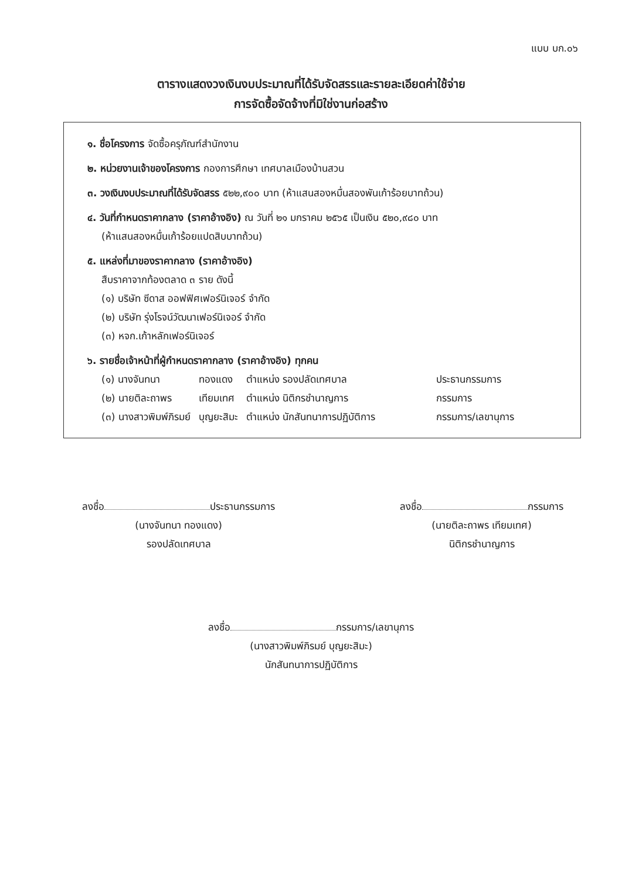แบบ บก.๐๖
ตารางแสดงวงเงินงบประมาณที่ได้รับจัดสรรและรายละเอียดค่าใช้จ่าย
การจัดซื้อจัดจ้างที่มิใช่งานก่อสร้าง
๑. ชื่อโครงการ จัดซื้อครุภัณฑ์สำนักงาน
๒. หน่วยงานเจ้าของโครงการ กองการศึกษา เทศบาลเมืองบ้านสวน
๓. วงเงินงบประมาณที่ได้รับจัดสรร ๕๒๒,๙๐๐ บาท (ห้าแสนสองหมื่นสองพันเก้าร้อยบาทถ้วน)
๔. วันที่กำหนดราคากลาง (ราคาอ้างอิง) ณ วันที่ ๒๑ มกราคม ๒๕๖๕ เป็นเงิน ๕๒๐,๙๘๐ บาท
(ห้าแสนสองหมื่นเก้าร้อยแปดสิบบาทถ้วน)
๕. แหล่งที่มาของราคากลาง (ราคาอ้างอิง)
สืบราคาจากท้องตลาด ๓ ราย ดังนี้
(๑) บริษัท ซีดาส ออฟฟิศเฟอร์นิเจอร์ จำกัด
(๒) บริษัท รุ่งโรจน์วัฒนาเฟอร์นิเจอร์ จำกัด
(๓) หจก.เก้าหลักเฟอร์นิเจอร์
๖. รายชื่อเจ้าหน้าที่ผู้กำหนดราคากลาง (ราคาอ้างอิง) ทุกคน
| (๑) นางจันทนา | ทองแดง | ตำแหน่ง รองปลัดเทศบาล | ประธานกรรมการ |
| (๒) นายติละถาพร | เทียมเทศ | ตำแหน่ง นิติกรชำนาญการ | กรรมการ |
| (๓) นางสาวพิมพ์ภิรมย์ | บุญยะสิมะ | ตำแหน่ง นักสันทนาการปฏิบัติการ | กรรมการ/เลขานุการ |
ลงชื่อ ประธานกรรมการ
(นางจันทนา ทองแดง)
รองปลัดเทศบาล
ลงชื่อ กรรมการ
(นายติละถาพร เทียมเทศ)
นิติกรชำนาญการ
ลงชื่อ กรรมการ/เลขานุการ
(นางสาวพิมพ์ภิรมย์ บุญยะสิมะ)
นักสันทนาการปฏิบัติการ